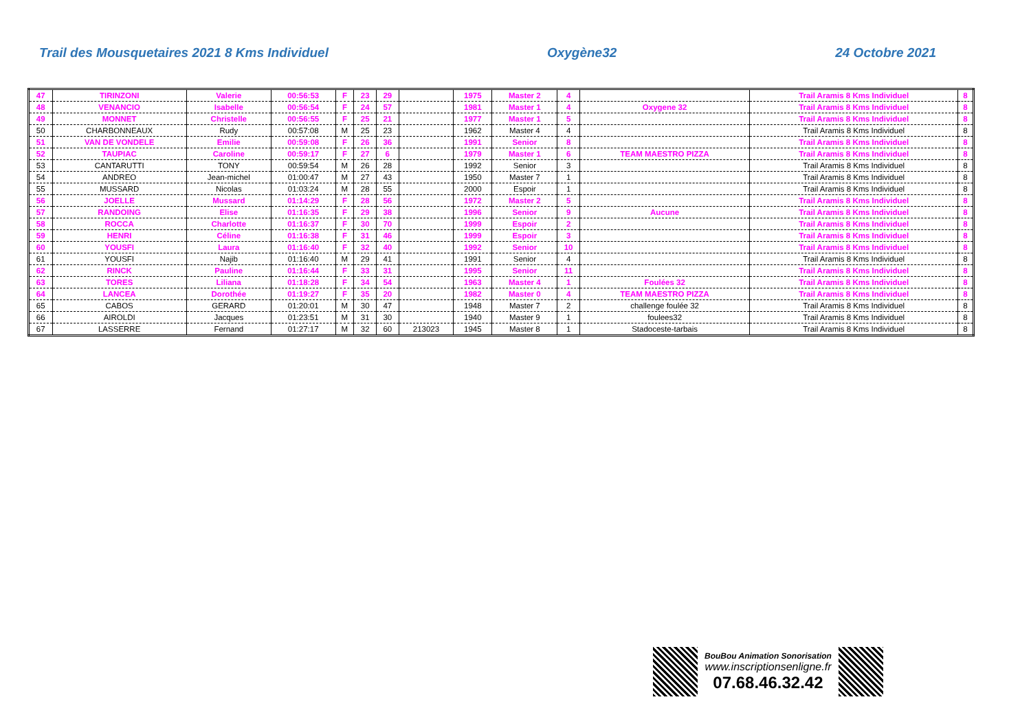Trail des Mousquetaires 2021 8 Kms Individuel Oxygène32 24 Octobre 2021
| 47 | TIRINZONI | Valerie | 00:56:53 | F | 23 | 29 | | 1975 | Master 2 | 4 | | Trail Aramis 8 Kms Individuel | 8 |
| 48 | VENANCIO | Isabelle | 00:56:54 | F | 24 | 57 | | 1981 | Master 1 | 4 | Oxygene 32 | Trail Aramis 8 Kms Individuel | 8 |
| 49 | MONNET | Christelle | 00:56:55 | F | 25 | 21 | | 1977 | Master 1 | 5 | | Trail Aramis 8 Kms Individuel | 8 |
| 50 | CHARBONNEAUX | Rudy | 00:57:08 | M | 25 | 23 | | 1962 | Master 4 | 4 | | Trail Aramis 8 Kms Individuel | 8 |
| 51 | VAN DE VONDELE | Emilie | 00:59:08 | F | 26 | 36 | | 1991 | Senior | 8 | | Trail Aramis 8 Kms Individuel | 8 |
| 52 | TAUPIAC | Caroline | 00:59:17 | F | 27 | 6 | | 1979 | Master 1 | 6 | TEAM MAESTRO PIZZA | Trail Aramis 8 Kms Individuel | 8 |
| 53 | CANTARUTTI | TONY | 00:59:54 | M | 26 | 28 | | 1992 | Senior | 3 | | Trail Aramis 8 Kms Individuel | 8 |
| 54 | ANDREO | Jean-michel | 01:00:47 | M | 27 | 43 | | 1950 | Master 7 | 1 | | Trail Aramis 8 Kms Individuel | 8 |
| 55 | MUSSARD | Nicolas | 01:03:24 | M | 28 | 55 | | 2000 | Espoir | 1 | | Trail Aramis 8 Kms Individuel | 8 |
| 56 | JOELLE | Mussard | 01:14:29 | F | 28 | 56 | | 1972 | Master 2 | 5 | | Trail Aramis 8 Kms Individuel | 8 |
| 57 | RANDOING | Elise | 01:16:35 | F | 29 | 38 | | 1996 | Senior | 9 | Aucune | Trail Aramis 8 Kms Individuel | 8 |
| 58 | ROCCA | Charlotte | 01:16:37 | F | 30 | 70 | | 1999 | Espoir | 2 | | Trail Aramis 8 Kms Individuel | 8 |
| 59 | HENRI | Céline | 01:16:38 | F | 31 | 46 | | 1999 | Espoir | 3 | | Trail Aramis 8 Kms Individuel | 8 |
| 60 | YOUSFI | Laura | 01:16:40 | F | 32 | 40 | | 1992 | Senior | 10 | | Trail Aramis 8 Kms Individuel | 8 |
| 61 | YOUSFI | Najib | 01:16:40 | M | 29 | 41 | | 1991 | Senior | 4 | | Trail Aramis 8 Kms Individuel | 8 |
| 62 | RINCK | Pauline | 01:16:44 | F | 33 | 31 | | 1995 | Senior | 11 | | Trail Aramis 8 Kms Individuel | 8 |
| 63 | TORES | Liliana | 01:18:28 | F | 34 | 54 | | 1963 | Master 4 | 1 | Foulées 32 | Trail Aramis 8 Kms Individuel | 8 |
| 64 | LANCEA | Dorothée | 01:19:27 | F | 35 | 20 | | 1982 | Master 0 | 4 | TEAM MAESTRO PIZZA | Trail Aramis 8 Kms Individuel | 8 |
| 65 | CABOS | GERARD | 01:20:01 | M | 30 | 47 | | 1948 | Master 7 | 2 | challenge foulée 32 | Trail Aramis 8 Kms Individuel | 8 |
| 66 | AIROLDI | Jacques | 01:23:51 | M | 31 | 30 | | 1940 | Master 9 | 1 | foulees32 | Trail Aramis 8 Kms Individuel | 8 |
| 67 | LASSERRE | Fernand | 01:27:17 | M | 32 | 60 | 213023 | 1945 | Master 8 | 1 | Stadoceste-tarbais | Trail Aramis 8 Kms Individuel | 8 |
BouBou Animation Sonorisation
www.inscriptionsenligne.fr
07.68.46.32.42